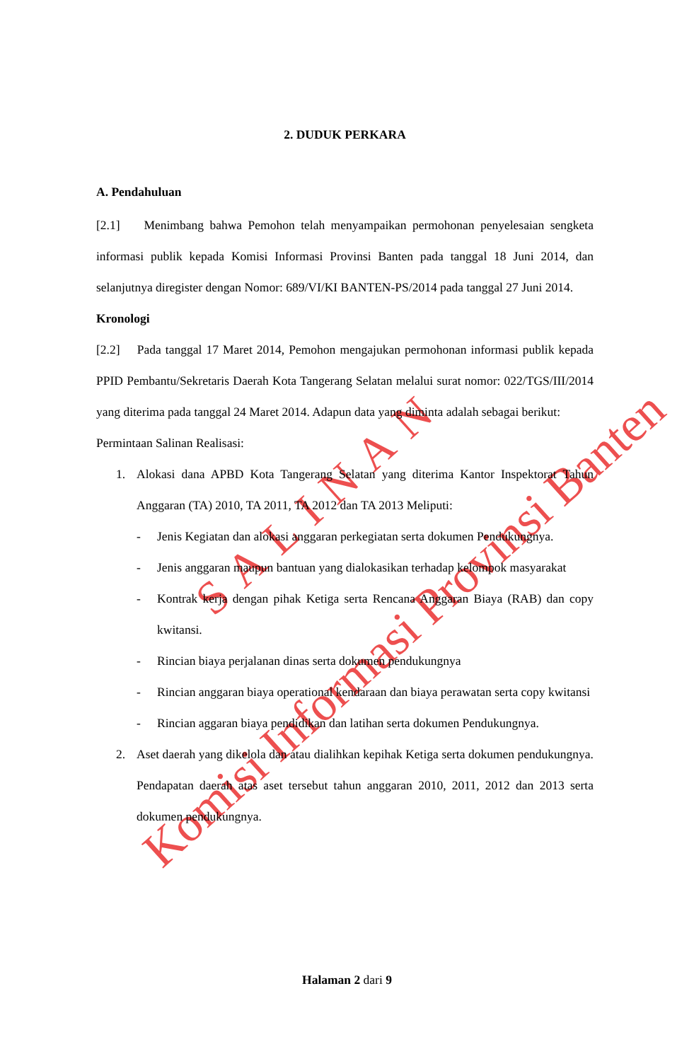Komisi Informasi Provinsi Banten
SALINAN
2. DUDUK PERKARA
A. Pendahuluan
[2.1] Menimbang bahwa Pemohon telah menyampaikan permohonan penyelesaian sengketa informasi publik kepada Komisi Informasi Provinsi Banten pada tanggal 18 Juni 2014, dan selanjutnya diregister dengan Nomor: 689/VI/KI BANTEN-PS/2014 pada tanggal 27 Juni 2014.
Kronologi
[2.2] Pada tanggal 17 Maret 2014, Pemohon mengajukan permohonan informasi publik kepada PPID Pembantu/Sekretaris Daerah Kota Tangerang Selatan melalui surat nomor: 022/TGS/III/2014 yang diterima pada tanggal 24 Maret 2014. Adapun data yang diminta adalah sebagai berikut:
Permintaan Salinan Realisasi:
1. Alokasi dana APBD Kota Tangerang Selatan yang diterima Kantor Inspektorat Tahun Anggaran (TA) 2010, TA 2011, TA 2012 dan TA 2013 Meliputi:
- Jenis Kegiatan dan alokasi anggaran perkegiatan serta dokumen Pendukungnya.
- Jenis anggaran maupun bantuan yang dialokasikan terhadap kelompok masyarakat
- Kontrak kerja dengan pihak Ketiga serta Rencana Anggaran Biaya (RAB) dan copy kwitansi.
- Rincian biaya perjalanan dinas serta dokumen pendukungnya
- Rincian anggaran biaya operational kendaraan dan biaya perawatan serta copy kwitansi
- Rincian aggaran biaya pendidikan dan latihan serta dokumen Pendukungnya.
2. Aset daerah yang dikelola dan atau dialihkan kepihak Ketiga serta dokumen pendukungnya. Pendapatan daerah atas aset tersebut tahun anggaran 2010, 2011, 2012 dan 2013 serta dokumen pendukungnya.
Halaman 2 dari 9